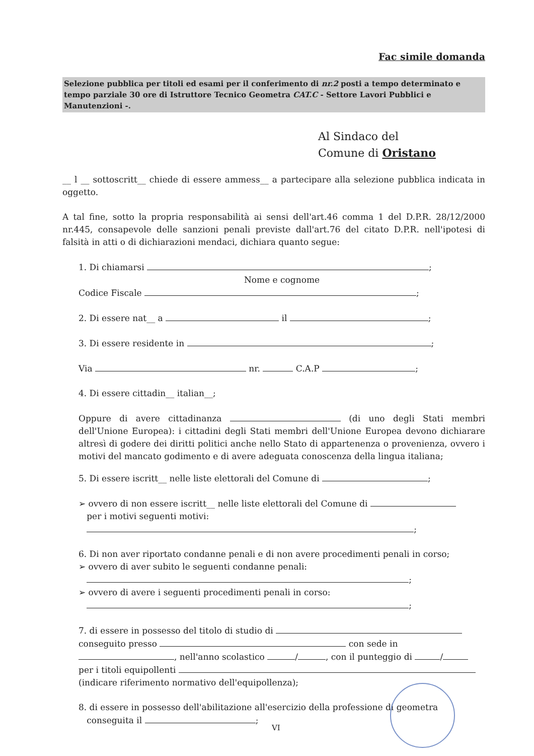Fac simile domanda
Selezione pubblica per titoli ed esami per il conferimento di nr.2 posti a tempo determinato e tempo parziale 30 ore di Istruttore Tecnico Geometra CAT.C - Settore Lavori Pubblici e Manutenzioni -.
Al Sindaco del
Comune di Oristano
__ l __ sottoscritt__ chiede di essere ammess__ a partecipare alla selezione pubblica indicata in oggetto.
A tal fine, sotto la propria responsabilità ai sensi dell'art.46 comma 1 del D.P.R. 28/12/2000 nr.445, consapevole delle sanzioni penali previste dall'art.76 del citato D.P.R. nell'ipotesi di falsità in atti o di dichiarazioni mendaci, dichiara quanto segue:
1. Di chiamarsi ;
Nome e cognome
Codice Fiscale ;
2. Di essere nat__ a il ;
3. Di essere residente in ;
Via nr. C.A.P ;
4. Di essere cittadin__ italian__;
Oppure di avere cittadinanza (di uno degli Stati membri dell'Unione Europea): i cittadini degli Stati membri dell'Unione Europea devono dichiarare altresì di godere dei diritti politici anche nello Stato di appartenenza o provenienza, ovvero i motivi del mancato godimento e di avere adeguata conoscenza della lingua italiana;
5. Di essere iscritt__ nelle liste elettorali del Comune di ;
➢ ovvero di non essere iscritt__ nelle liste elettorali del Comune di
per i motivi seguenti motivi:
;
6. Di non aver riportato condanne penali e di non avere procedimenti penali in corso;
➢ ovvero di aver subito le seguenti condanne penali:
;
➢ ovvero di avere i seguenti procedimenti penali in corso:
;
7. di essere in possesso del titolo di studio di
conseguito presso con sede in
, nell'anno scolastico / , con il punteggio di /
per i titoli equipollenti
(indicare riferimento normativo dell'equipollenza);
8. di essere in possesso dell'abilitazione all'esercizio della professione di geometra
conseguita il ;
VI